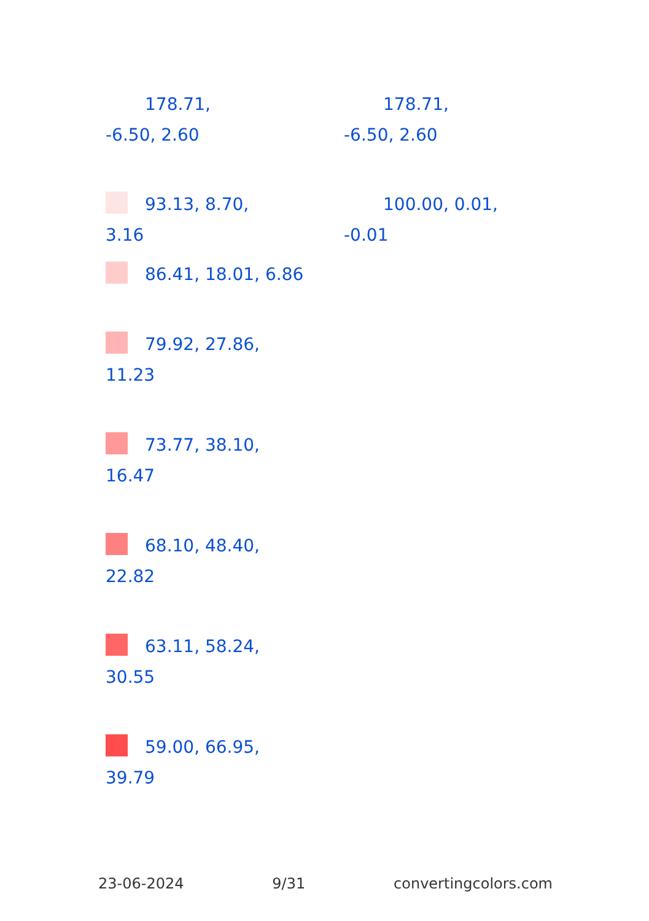178.71, -6.50, 2.60
178.71, -6.50, 2.60
93.13, 8.70, 3.16
100.00, 0.01, -0.01
86.41, 18.01, 6.86
79.92, 27.86, 11.23
73.77, 38.10, 16.47
68.10, 48.40, 22.82
63.11, 58.24, 30.55
59.00, 66.95, 39.79
23-06-2024 9/31 convertingcolors.com